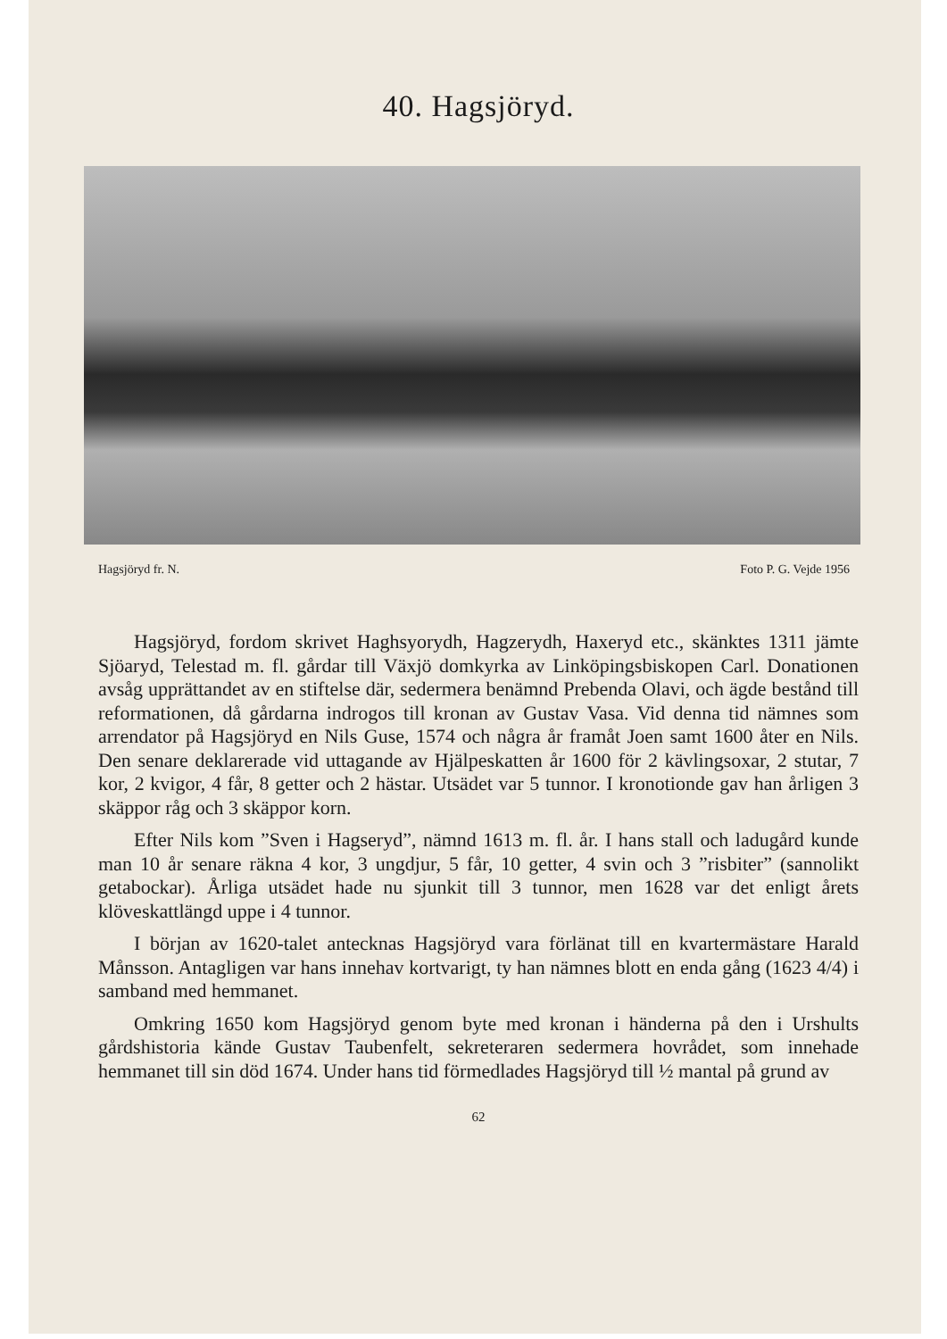40. Hagsjöryd.
Hagsjöryd fr. N. Foto P. G. Vejde 1956
Hagsjöryd, fordom skrivet Haghsyorydh, Hagzerydh, Haxeryd etc., skänktes 1311 jämte Sjöaryd, Telestad m. fl. gårdar till Växjö domkyrka av Linköpingsbiskopen Carl. Donationen avsåg upprättandet av en stiftelse där, sedermera benämnd Prebenda Olavi, och ägde bestånd till reformationen, då gårdarna indrogos till kronan av Gustav Vasa. Vid denna tid nämnes som arrendator på Hagsjöryd en Nils Guse, 1574 och några år framåt Joen samt 1600 åter en Nils. Den senare deklarerade vid uttagande av Hjälpeskatten år 1600 för 2 kävlingsoxar, 2 stutar, 7 kor, 2 kvigor, 4 får, 8 getter och 2 hästar. Utsädet var 5 tunnor. I kronotionde gav han årligen 3 skäppor råg och 3 skäppor korn.
Efter Nils kom ”Sven i Hagseryd”, nämnd 1613 m. fl. år. I hans stall och ladugård kunde man 10 år senare räkna 4 kor, 3 ungdjur, 5 får, 10 getter, 4 svin och 3 ”risbiter” (sannolikt getabockar). Årliga utsädet hade nu sjunkit till 3 tunnor, men 1628 var det enligt årets klöveskattlängd uppe i 4 tunnor.
I början av 1620-talet antecknas Hagsjöryd vara förlänat till en kvartermästare Harald Månsson. Antagligen var hans innehav kortvarigt, ty han nämnes blott en enda gång (1623 4/4) i samband med hemmanet.
Omkring 1650 kom Hagsjöryd genom byte med kronan i händerna på den i Urshults gårdshistoria kände Gustav Taubenfelt, sekreteraren sedermera hovrådet, som innehade hemmanet till sin död 1674. Under hans tid förmedlades Hagsjöryd till ½ mantal på grund av
62